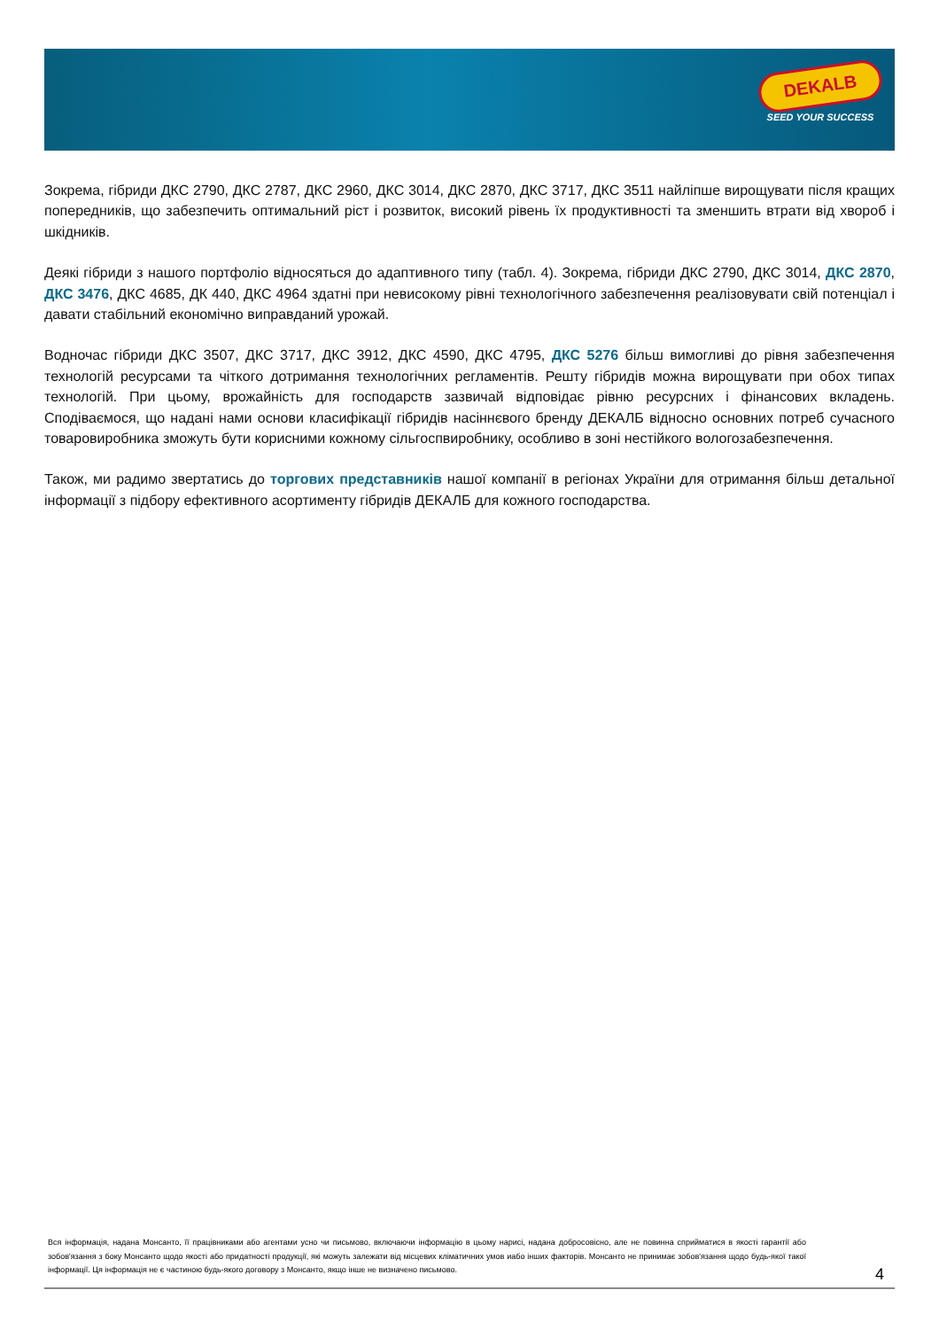DEKALB
SEED YOUR SUCCESS
Зокрема, гібриди ДКС 2790, ДКС 2787, ДКС 2960, ДКС 3014, ДКС 2870, ДКС 3717, ДКС 3511 найліпше вирощувати після кращих попередників, що забезпечить оптимальний ріст і розвиток, високий рівень їх продуктивності та зменшить втрати від хвороб і шкідників.
Деякі гібриди з нашого портфоліо відносяться до адаптивного типу (табл. 4). Зокрема, гібриди ДКС 2790, ДКС 3014, ДКС 2870, ДКС 3476, ДКС 4685, ДК 440, ДКС 4964 здатні при невисокому рівні технологічного забезпечення реалізовувати свій потенціал і давати стабільний економічно виправданий урожай.
Водночас гібриди ДКС 3507, ДКС 3717, ДКС 3912, ДКС 4590, ДКС 4795, ДКС 5276 більш вимогливі до рівня забезпечення технологій ресурсами та чіткого дотримання технологічних регламентів. Решту гібридів можна вирощувати при обох типах технологій. При цьому, врожайність для господарств зазвичай відповідає рівню ресурсних і фінансових вкладень. Сподіваємося, що надані нами основи класифікації гібридів насіннєвого бренду ДЕКАЛБ відносно основних потреб сучасного товаровиробника зможуть бути корисними кожному сільгоспвиробнику, особливо в зоні нестійкого вологозабезпечення.
Також, ми радимо звертатись до торгових представників нашої компанії в регіонах України для отримання більш детальної інформації з підбору ефективного асортименту гібридів ДЕКАЛБ для кожного господарства.
Вся інформація, надана Монсанто, її працівниками або агентами усно чи письмово, включаючи інформацію в цьому нарисі, надана добросовісно, але не повинна сприйматися в якості гарантії або зобов'язання з боку Монсанто щодо якості або придатності продукції, які можуть залежати від місцевих кліматичних умов иабо інших факторів. Монсанто не принимає зобов'язання щодо будь-якої такої інформації. Ця інформація не є частиною будь-якого договору з Монсанто, якщо інше не визначено письмово.
4